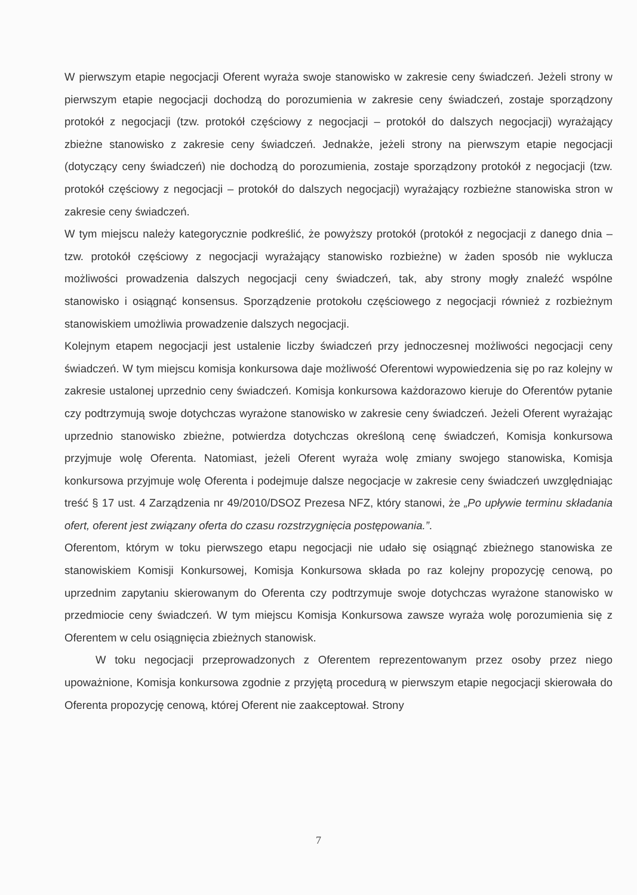W pierwszym etapie negocjacji Oferent wyraża swoje stanowisko w zakresie ceny świadczeń. Jeżeli strony w pierwszym etapie negocjacji dochodzą do porozumienia w zakresie ceny świadczeń, zostaje sporządzony protokół z negocjacji (tzw. protokół częściowy z negocjacji – protokół do dalszych negocjacji) wyrażający zbieżne stanowisko z zakresie ceny świadczeń. Jednakże, jeżeli strony na pierwszym etapie negocjacji (dotyczący ceny świadczeń) nie dochodzą do porozumienia, zostaje sporządzony protokół z negocjacji (tzw. protokół częściowy z negocjacji – protokół do dalszych negocjacji) wyrażający rozbieżne stanowiska stron w zakresie ceny świadczeń.
W tym miejscu należy kategorycznie podkreślić, że powyższy protokół (protokół z negocjacji z danego dnia – tzw. protokół częściowy z negocjacji wyrażający stanowisko rozbieżne) w żaden sposób nie wyklucza możliwości prowadzenia dalszych negocjacji ceny świadczeń, tak, aby strony mogły znaleźć wspólne stanowisko i osiągnąć konsensus. Sporządzenie protokołu częściowego z negocjacji również z rozbieżnym stanowiskiem umożliwia prowadzenie dalszych negocjacji.
Kolejnym etapem negocjacji jest ustalenie liczby świadczeń przy jednoczesnej możliwości negocjacji ceny świadczeń. W tym miejscu komisja konkursowa daje możliwość Oferentowi wypowiedzenia się po raz kolejny w zakresie ustalonej uprzednio ceny świadczeń. Komisja konkursowa każdorazowo kieruje do Oferentów pytanie czy podtrzymują swoje dotychczas wyrażone stanowisko w zakresie ceny świadczeń. Jeżeli Oferent wyrażając uprzednio stanowisko zbieżne, potwierdza dotychczas określoną cenę świadczeń, Komisja konkursowa przyjmuje wolę Oferenta. Natomiast, jeżeli Oferent wyraża wolę zmiany swojego stanowiska, Komisja konkursowa przyjmuje wolę Oferenta i podejmuje dalsze negocjacje w zakresie ceny świadczeń uwzględniając treść § 17 ust. 4 Zarządzenia nr 49/2010/DSOZ Prezesa NFZ, który stanowi, że „Po upływie terminu składania ofert, oferent jest związany oferta do czasu rozstrzygnięcia postępowania.”.
Oferentom, którym w toku pierwszego etapu negocjacji nie udało się osiągnąć zbieżnego stanowiska ze stanowiskiem Komisji Konkursowej, Komisja Konkursowa składa po raz kolejny propozycję cenową, po uprzednim zapytaniu skierowanym do Oferenta czy podtrzymuje swoje dotychczas wyrażone stanowisko w przedmiocie ceny świadczeń. W tym miejscu Komisja Konkursowa zawsze wyraża wolę porozumienia się z Oferentem w celu osiągnięcia zbieżnych stanowisk.
W toku negocjacji przeprowadzonych z Oferentem reprezentowanym przez osoby przez niego upoważnione, Komisja konkursowa zgodnie z przyjętą procedurą w pierwszym etapie negocjacji skierowała do Oferenta propozycję cenową, której Oferent nie zaakceptował. Strony
7